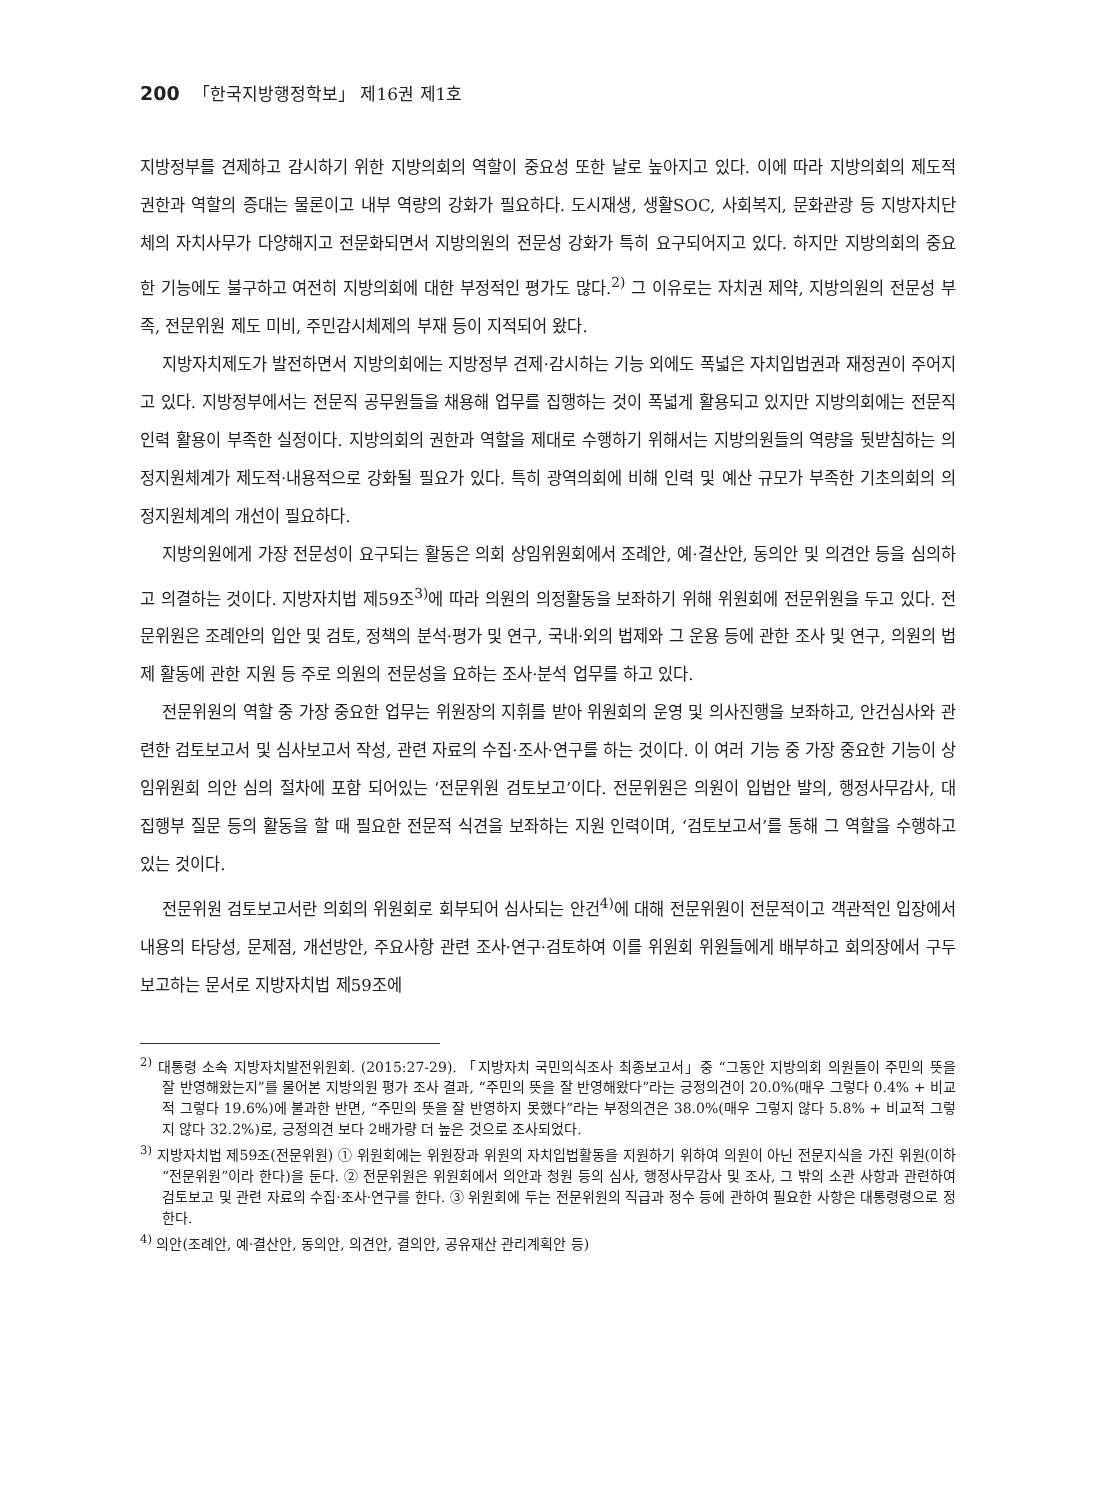200 「한국지방행정학보」 제16권 제1호
지방정부를 견제하고 감시하기 위한 지방의회의 역할이 중요성 또한 날로 높아지고 있다. 이에 따라 지방의회의 제도적 권한과 역할의 증대는 물론이고 내부 역량의 강화가 필요하다. 도시재생, 생활SOC, 사회복지, 문화관광 등 지방자치단체의 자치사무가 다양해지고 전문화되면서 지방의원의 전문성 강화가 특히 요구되어지고 있다. 하지만 지방의회의 중요한 기능에도 불구하고 여전히 지방의회에 대한 부정적인 평가도 많다.<sup>2)</sup> 그 이유로는 자치권 제약, 지방의원의 전문성 부족, 전문위원 제도 미비, 주민감시체제의 부재 등이 지적되어 왔다.
지방자치제도가 발전하면서 지방의회에는 지방정부 견제·감시하는 기능 외에도 폭넓은 자치입법권과 재정권이 주어지고 있다. 지방정부에서는 전문직 공무원들을 채용해 업무를 집행하는 것이 폭넓게 활용되고 있지만 지방의회에는 전문직 인력 활용이 부족한 실정이다. 지방의회의 권한과 역할을 제대로 수행하기 위해서는 지방의원들의 역량을 뒷받침하는 의정지원체계가 제도적·내용적으로 강화될 필요가 있다. 특히 광역의회에 비해 인력 및 예산 규모가 부족한 기초의회의 의정지원체계의 개선이 필요하다.
지방의원에게 가장 전문성이 요구되는 활동은 의회 상임위원회에서 조례안, 예·결산안, 동의안 및 의견안 등을 심의하고 의결하는 것이다. 지방자치법 제59조<sup>3)</sup>에 따라 의원의 의정활동을 보좌하기 위해 위원회에 전문위원을 두고 있다. 전문위원은 조례안의 입안 및 검토, 정책의 분석·평가 및 연구, 국내·외의 법제와 그 운용 등에 관한 조사 및 연구, 의원의 법제 활동에 관한 지원 등 주로 의원의 전문성을 요하는 조사·분석 업무를 하고 있다.
전문위원의 역할 중 가장 중요한 업무는 위원장의 지휘를 받아 위원회의 운영 및 의사진행을 보좌하고, 안건심사와 관련한 검토보고서 및 심사보고서 작성, 관련 자료의 수집·조사·연구를 하는 것이다. 이 여러 기능 중 가장 중요한 기능이 상임위원회 의안 심의 절차에 포함 되어있는 ‘전문위원 검토보고’이다. 전문위원은 의원이 입법안 발의, 행정사무감사, 대 집행부 질문 등의 활동을 할 때 필요한 전문적 식견을 보좌하는 지원 인력이며, ‘검토보고서’를 통해 그 역할을 수행하고 있는 것이다.
전문위원 검토보고서란 의회의 위원회로 회부되어 심사되는 안건<sup>4)</sup>에 대해 전문위원이 전문적이고 객관적인 입장에서 내용의 타당성, 문제점, 개선방안, 주요사항 관련 조사·연구·검토하여 이를 위원회 위원들에게 배부하고 회의장에서 구두 보고하는 문서로 지방자치법 제59조에
<sup>2)</sup> 대통령 소속 지방자치발전위원회. (2015:27-29). 「지방자치 국민의식조사 최종보고서」중 “그동안 지방의회 의원들이 주민의 뜻을 잘 반영해왔는지”를 물어본 지방의원 평가 조사 결과, “주민의 뜻을 잘 반영해왔다”라는 긍정의견이 20.0%(매우 그렇다 0.4% + 비교적 그렇다 19.6%)에 불과한 반면, “주민의 뜻을 잘 반영하지 못했다”라는 부정의견은 38.0%(매우 그렇지 않다 5.8% + 비교적 그렇지 않다 32.2%)로, 긍정의견 보다 2배가량 더 높은 것으로 조사되었다.
<sup>3)</sup> 지방자치법 제59조(전문위원) ① 위원회에는 위원장과 위원의 자치입법활동을 지원하기 위하여 의원이 아닌 전문지식을 가진 위원(이하 “전문위원”이라 한다)을 둔다. ② 전문위원은 위원회에서 의안과 청원 등의 심사, 행정사무감사 및 조사, 그 밖의 소관 사항과 관련하여 검토보고 및 관련 자료의 수집·조사·연구를 한다. ③ 위원회에 두는 전문위원의 직급과 정수 등에 관하여 필요한 사항은 대통령령으로 정한다.
<sup>4)</sup> 의안(조례안, 예·결산안, 동의안, 의견안, 결의안, 공유재산 관리계획안 등)